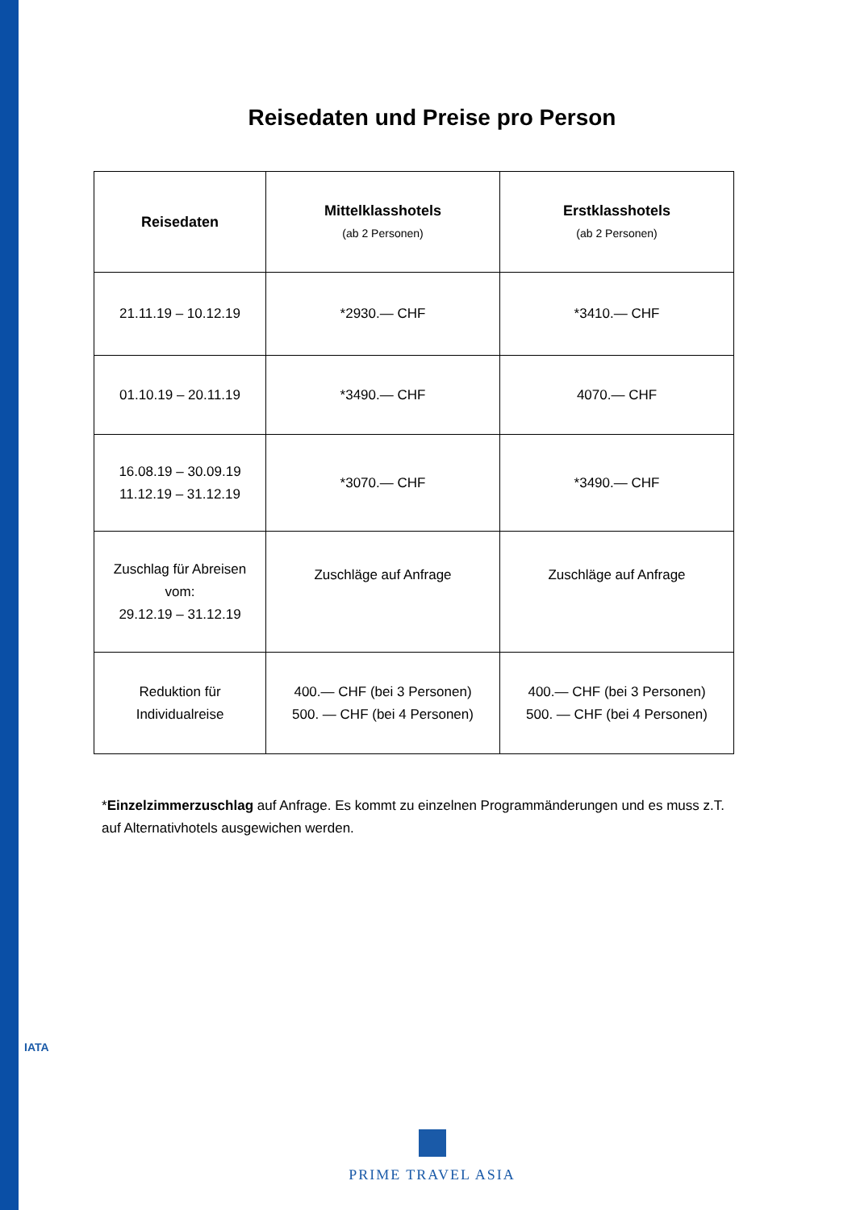Reisedaten und Preise pro Person
| Reisedaten | Mittelklasshotels (ab 2 Personen) | Erstklasshotels (ab 2 Personen) |
| --- | --- | --- |
| 21.11.19 – 10.12.19 | *2930.— CHF | *3410.— CHF |
| 01.10.19 – 20.11.19 | *3490.— CHF | 4070.— CHF |
| 16.08.19 – 30.09.19 11.12.19 – 31.12.19 | *3070.— CHF | *3490.— CHF |
| Zuschlag für Abreisen vom: 29.12.19 – 31.12.19 | Zuschläge auf Anfrage | Zuschläge auf Anfrage |
| Reduktion für Individualreise | 400.— CHF (bei 3 Personen) 500. — CHF (bei 4 Personen) | 400.— CHF (bei 3 Personen) 500. — CHF (bei 4 Personen) |
*Einzelzimmerzuschlag auf Anfrage. Es kommt zu einzelnen Programmänderungen und es muss z.T. auf Alternativhotels ausgewichen werden.
IATA
PRIME TRAVEL ASIA